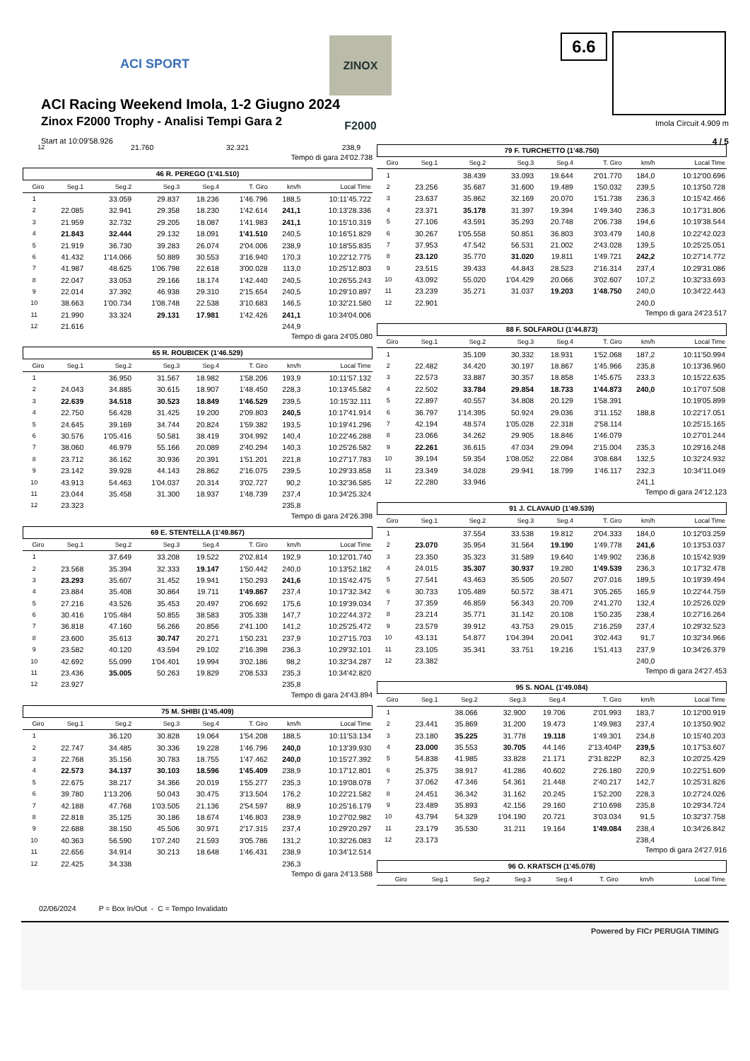ACI SPORT
ZINOX F2000
6.6
ACI Racing Weekend Imola, 1-2 Giugno 2024
Zinox F2000 Trophy - Analisi Tempi Gara 2
Start at 10:09'58.926
Imola Circuit 4.909 m
4 / 5
| 12 | 21.760 | 32.321 | | | | 238,9 | |
Tempo di gara 24'02.738
46 R. PEREGO (1'41.510)
| Giro | Seg.1 | Seg.2 | Seg.3 | Seg.4 | T. Giro | km/h | Local Time |
| --- | --- | --- | --- | --- | --- | --- | --- |
| 1 | | 33.059 | 29.837 | 18.236 | 1'46.796 | 188,5 | 10:11'45.722 |
| 2 | 22.085 | 32.941 | 29.358 | 18.230 | 1'42.614 | 241,1 | 10:13'28.336 |
| 3 | 21.959 | 32.732 | 29.205 | 18.087 | 1'41.983 | 241,1 | 10:15'10.319 |
| 4 | 21.843 | 32.444 | 29.132 | 18.091 | 1'41.510 | 240,5 | 10:16'51.829 |
| 5 | 21.919 | 36.730 | 39.283 | 26.074 | 2'04.006 | 238,9 | 10:18'55.835 |
| 6 | 41.432 | 1'14.066 | 50.889 | 30.553 | 3'16.940 | 170,3 | 10:22'12.775 |
| 7 | 41.987 | 48.625 | 1'06.798 | 22.618 | 3'00.028 | 113,0 | 10:25'12.803 |
| 8 | 22.047 | 33.053 | 29.166 | 18.174 | 1'42.440 | 240,5 | 10:26'55.243 |
| 9 | 22.014 | 37.392 | 46.938 | 29.310 | 2'15.654 | 240,5 | 10:29'10.897 |
| 10 | 38.663 | 1'00.734 | 1'08.748 | 22.538 | 3'10.683 | 146,5 | 10:32'21.580 |
| 11 | 21.990 | 33.324 | 29.131 | 17.981 | 1'42.426 | 241,1 | 10:34'04.006 |
| 12 | 21.616 | | | | | 244,9 | |
Tempo di gara 24'05.080
65 R. ROUBICEK (1'46.529)
| Giro | Seg.1 | Seg.2 | Seg.3 | Seg.4 | T. Giro | km/h | Local Time |
| --- | --- | --- | --- | --- | --- | --- | --- |
| 1 | | 36.950 | 31.567 | 18.982 | 1'58.206 | 193,9 | 10:11'57.132 |
| 2 | 24.043 | 34.885 | 30.615 | 18.907 | 1'48.450 | 228,3 | 10:13'45.582 |
| 3 | 22.639 | 34.518 | 30.523 | 18.849 | 1'46.529 | 239,5 | 10:15'32.111 |
| 4 | 22.750 | 56.428 | 31.425 | 19.200 | 2'09.803 | 240,5 | 10:17'41.914 |
| 5 | 24.645 | 39.169 | 34.744 | 20.824 | 1'59.382 | 193,5 | 10:19'41.296 |
| 6 | 30.576 | 1'05.416 | 50.581 | 38.419 | 3'04.992 | 140,4 | 10:22'46.288 |
| 7 | 38.060 | 46.979 | 55.166 | 20.089 | 2'40.294 | 140,3 | 10:25'26.582 |
| 8 | 23.712 | 36.162 | 30.936 | 20.391 | 1'51.201 | 221,8 | 10:27'17.783 |
| 9 | 23.142 | 39.928 | 44.143 | 28.862 | 2'16.075 | 239,5 | 10:29'33.858 |
| 10 | 43.913 | 54.463 | 1'04.037 | 20.314 | 3'02.727 | 90,2 | 10:32'36.585 |
| 11 | 23.044 | 35.458 | 31.300 | 18.937 | 1'48.739 | 237,4 | 10:34'25.324 |
| 12 | 23.323 | | | | | 235,8 | |
Tempo di gara 24'26.398
69 E. STENTELLA (1'49.867)
| Giro | Seg.1 | Seg.2 | Seg.3 | Seg.4 | T. Giro | km/h | Local Time |
| --- | --- | --- | --- | --- | --- | --- | --- |
| 1 | | 37.649 | 33.208 | 19.522 | 2'02.814 | 192,9 | 10:12'01.740 |
| 2 | 23.568 | 35.394 | 32.333 | 19.147 | 1'50.442 | 240,0 | 10:13'52.182 |
| 3 | 23.293 | 35.607 | 31.452 | 19.941 | 1'50.293 | 241,6 | 10:15'42.475 |
| 4 | 23.884 | 35.408 | 30.864 | 19.711 | 1'49.867 | 237,4 | 10:17'32.342 |
| 5 | 27.216 | 43.526 | 35.453 | 20.497 | 2'06.692 | 175,6 | 10:19'39.034 |
| 6 | 30.416 | 1'05.484 | 50.855 | 38.583 | 3'05.338 | 147,7 | 10:22'44.372 |
| 7 | 36.818 | 47.160 | 56.266 | 20.856 | 2'41.100 | 141,2 | 10:25'25.472 |
| 8 | 23.600 | 35.613 | 30.747 | 20.271 | 1'50.231 | 237,9 | 10:27'15.703 |
| 9 | 23.582 | 40.120 | 43.594 | 29.102 | 2'16.398 | 236,3 | 10:29'32.101 |
| 10 | 42.692 | 55.099 | 1'04.401 | 19.994 | 3'02.186 | 98,2 | 10:32'34.287 |
| 11 | 23.436 | 35.005 | 50.263 | 19.829 | 2'08.533 | 235,3 | 10:34'42.820 |
| 12 | 23.927 | | | | | 235,8 | |
Tempo di gara 24'43.894
75 M. SHIBI (1'45.409)
| Giro | Seg.1 | Seg.2 | Seg.3 | Seg.4 | T. Giro | km/h | Local Time |
| --- | --- | --- | --- | --- | --- | --- | --- |
| 1 | | 36.120 | 30.828 | 19.064 | 1'54.208 | 188,5 | 10:11'53.134 |
| 2 | 22.747 | 34.485 | 30.336 | 19.228 | 1'46.796 | 240,0 | 10:13'39.930 |
| 3 | 22.768 | 35.156 | 30.783 | 18.755 | 1'47.462 | 240,0 | 10:15'27.392 |
| 4 | 22.573 | 34.137 | 30.103 | 18.596 | 1'45.409 | 238,9 | 10:17'12.801 |
| 5 | 22.675 | 38.217 | 34.366 | 20.019 | 1'55.277 | 235,3 | 10:19'08.078 |
| 6 | 39.780 | 1'13.206 | 50.043 | 30.475 | 3'13.504 | 176,2 | 10:22'21.582 |
| 7 | 42.188 | 47.768 | 1'03.505 | 21.136 | 2'54.597 | 88,9 | 10:25'16.179 |
| 8 | 22.818 | 35.125 | 30.186 | 18.674 | 1'46.803 | 238,9 | 10:27'02.982 |
| 9 | 22.688 | 38.150 | 45.506 | 30.971 | 2'17.315 | 237,4 | 10:29'20.297 |
| 10 | 40.363 | 56.590 | 1'07.240 | 21.593 | 3'05.786 | 131,2 | 10:32'26.083 |
| 11 | 22.656 | 34.914 | 30.213 | 18.648 | 1'46.431 | 238,9 | 10:34'12.514 |
| 12 | 22.425 | 34.338 | | | | 236,3 | |
Tempo di gara 24'13.588
79 F. TURCHETTO (1'48.750)
| Giro | Seg.1 | Seg.2 | Seg.3 | Seg.4 | T. Giro | km/h | Local Time |
| --- | --- | --- | --- | --- | --- | --- | --- |
| 1 | | 38.439 | 33.093 | 19.644 | 2'01.770 | 184,0 | 10:12'00.696 |
| 2 | 23.256 | 35.687 | 31.600 | 19.489 | 1'50.032 | 239,5 | 10:13'50.728 |
| 3 | 23.637 | 35.862 | 32.169 | 20.070 | 1'51.738 | 236,3 | 10:15'42.466 |
| 4 | 23.371 | 35.178 | 31.397 | 19.394 | 1'49.340 | 236,3 | 10:17'31.806 |
| 5 | 27.106 | 43.591 | 35.293 | 20.748 | 2'06.738 | 194,6 | 10:19'38.544 |
| 6 | 30.267 | 1'05.558 | 50.851 | 36.803 | 3'03.479 | 140,8 | 10:22'42.023 |
| 7 | 37.953 | 47.542 | 56.531 | 21.002 | 2'43.028 | 139,5 | 10:25'25.051 |
| 8 | 23.120 | 35.770 | 31.020 | 19.811 | 1'49.721 | 242,2 | 10:27'14.772 |
| 9 | 23.515 | 39.433 | 44.843 | 28.523 | 2'16.314 | 237,4 | 10:29'31.086 |
| 10 | 43.092 | 55.020 | 1'04.429 | 20.066 | 3'02.607 | 107,2 | 10:32'33.693 |
| 11 | 23.239 | 35.271 | 31.037 | 19.203 | 1'48.750 | 240,0 | 10:34'22.443 |
| 12 | 22.901 | | | | | 240,0 | |
Tempo di gara 24'23.517
88 F. SOLFAROLI (1'44.873)
| Giro | Seg.1 | Seg.2 | Seg.3 | Seg.4 | T. Giro | km/h | Local Time |
| --- | --- | --- | --- | --- | --- | --- | --- |
| 1 | | 35.109 | 30.332 | 18.931 | 1'52.068 | 187,2 | 10:11'50.994 |
| 2 | 22.482 | 34.420 | 30.197 | 18.867 | 1'45.966 | 235,8 | 10:13'36.960 |
| 3 | 22.573 | 33.887 | 30.357 | 18.858 | 1'45.675 | 233,3 | 10:15'22.635 |
| 4 | 22.502 | 33.784 | 29.854 | 18.733 | 1'44.873 | 240,0 | 10:17'07.508 |
| 5 | 22.897 | 40.557 | 34.808 | 20.129 | 1'58.391 | | 10:19'05.899 |
| 6 | 36.797 | 1'14.395 | 50.924 | 29.036 | 3'11.152 | 188,8 | 10:22'17.051 |
| 7 | 42.194 | 48.574 | 1'05.028 | 22.318 | 2'58.114 | | 10:25'15.165 |
| 8 | 23.066 | 34.262 | 29.905 | 18.846 | 1'46.079 | | 10:27'01.244 |
| 9 | 22.261 | 36.615 | 47.034 | 29.094 | 2'15.004 | 235,3 | 10:29'16.248 |
| 10 | 39.194 | 59.354 | 1'08.052 | 22.084 | 3'08.684 | 132,5 | 10:32'24.932 |
| 11 | 23.349 | 34.028 | 29.941 | 18.799 | 1'46.117 | 232,3 | 10:34'11.049 |
| 12 | 22.280 | 33.946 | | | | 241,1 | |
Tempo di gara 24'12.123
91 J. CLAVAUD (1'49.539)
| Giro | Seg.1 | Seg.2 | Seg.3 | Seg.4 | T. Giro | km/h | Local Time |
| --- | --- | --- | --- | --- | --- | --- | --- |
| 1 | | 37.554 | 33.538 | 19.812 | 2'04.333 | 184,0 | 10:12'03.259 |
| 2 | 23.070 | 35.954 | 31.564 | 19.190 | 1'49.778 | 241,6 | 10:13'53.037 |
| 3 | 23.350 | 35.323 | 31.589 | 19.640 | 1'49.902 | 236,8 | 10:15'42.939 |
| 4 | 24.015 | 35.307 | 30.937 | 19.280 | 1'49.539 | 236,3 | 10:17'32.478 |
| 5 | 27.541 | 43.463 | 35.505 | 20.507 | 2'07.016 | 189,5 | 10:19'39.494 |
| 6 | 30.733 | 1'05.489 | 50.572 | 38.471 | 3'05.265 | 165,9 | 10:22'44.759 |
| 7 | 37.359 | 46.859 | 56.343 | 20.709 | 2'41.270 | 132,4 | 10:25'26.029 |
| 8 | 23.214 | 35.771 | 31.142 | 20.108 | 1'50.235 | 238,4 | 10:27'16.264 |
| 9 | 23.579 | 39.912 | 43.753 | 29.015 | 2'16.259 | 237,4 | 10:29'32.523 |
| 10 | 43.131 | 54.877 | 1'04.394 | 20.041 | 3'02.443 | 91,7 | 10:32'34.966 |
| 11 | 23.105 | 35.341 | 33.751 | 19.216 | 1'51.413 | 237,9 | 10:34'26.379 |
| 12 | 23.382 | | | | | 240,0 | |
Tempo di gara 24'27.453
95 S. NOAL (1'49.084)
| Giro | Seg.1 | Seg.2 | Seg.3 | Seg.4 | T. Giro | km/h | Local Time |
| --- | --- | --- | --- | --- | --- | --- | --- |
| 1 | | 38.066 | 32.900 | 19.706 | 2'01.993 | 183,7 | 10:12'00.919 |
| 2 | 23.441 | 35.869 | 31.200 | 19.473 | 1'49.983 | 237,4 | 10:13'50.902 |
| 3 | 23.180 | 35.225 | 31.778 | 19.118 | 1'49.301 | 234,8 | 10:15'40.203 |
| 4 | 23.000 | 35.553 | 30.705 | 44.146 | 2'13.404P | 239,5 | 10:17'53.607 |
| 5 | 54.838 | 41.985 | 33.828 | 21.171 | 2'31.822P | 82,3 | 10:20'25.429 |
| 6 | 25.375 | 38.917 | 41.286 | 40.602 | 2'26.180 | 220,9 | 10:22'51.609 |
| 7 | 37.062 | 47.346 | 54.361 | 21.448 | 2'40.217 | 142,7 | 10:25'31.826 |
| 8 | 24.451 | 36.342 | 31.162 | 20.245 | 1'52.200 | 228,3 | 10:27'24.026 |
| 9 | 23.489 | 35.893 | 42.156 | 29.160 | 2'10.698 | 235,8 | 10:29'34.724 |
| 10 | 43.794 | 54.329 | 1'04.190 | 20.721 | 3'03.034 | 91,5 | 10:32'37.758 |
| 11 | 23.179 | 35.530 | 31.211 | 19.164 | 1'49.084 | 238,4 | 10:34'26.842 |
| 12 | 23.173 | | | | | 238,4 | |
Tempo di gara 24'27.916
96 O. KRATSCH (1'45.078)
| Giro | Seg.1 | Seg.2 | Seg.3 | Seg.4 | T. Giro | km/h | Local Time |
| --- | --- | --- | --- | --- | --- | --- | --- |
02/06/2024 P = Box In/Out - C = Tempo Invalidato
Powered by FICr PERUGIA TIMING